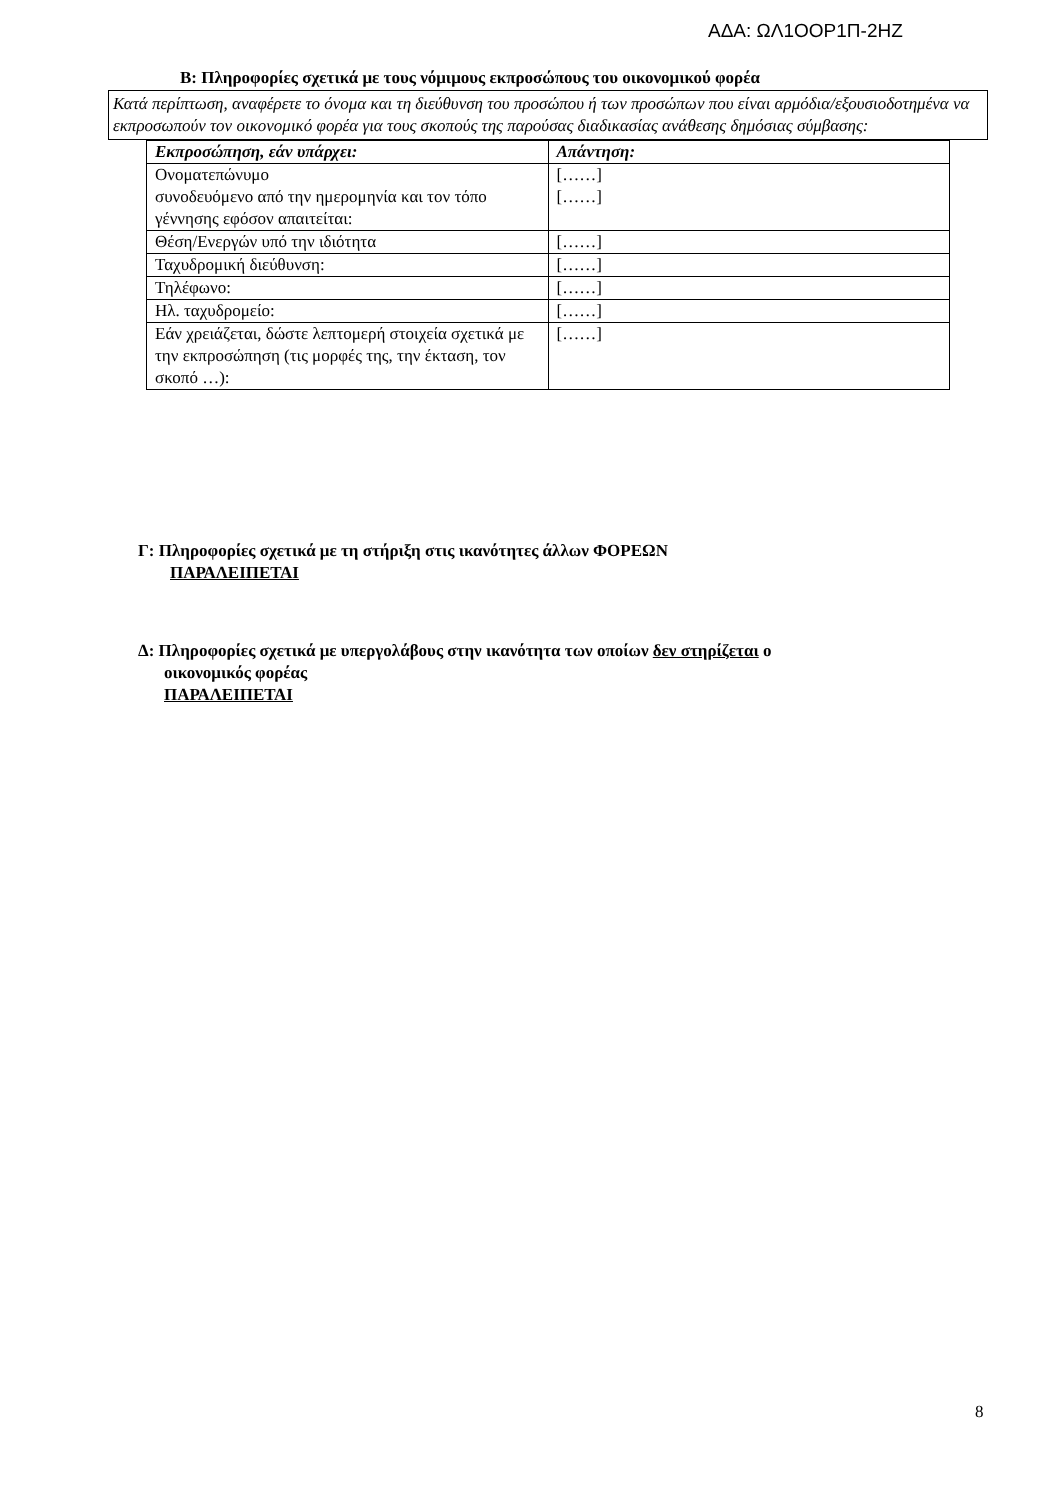ΑΔΑ: ΩΛ1ΟΟΡ1Π-2ΗΖ
Β: Πληροφορίες σχετικά με τους νόμιμους εκπροσώπους του οικονομικού φορέα
Κατά περίπτωση, αναφέρετε το όνομα και τη διεύθυνση του προσώπου ή των προσώπων που είναι αρμόδια/εξουσιοδοτημένα να εκπροσωπούν τον οικονομικό φορέα για τους σκοπούς της παρούσας διαδικασίας ανάθεσης δημόσιας σύμβασης:
| Εκπροσώπηση, εάν υπάρχει: | Απάντηση: |
| --- | --- |
| Ονοματεπώνυμο συνοδευόμενο από την ημερομηνία και τον τόπο γέννησης εφόσον απαιτείται: | [……] [……] |
| Θέση/Ενεργών υπό την ιδιότητα | [……] |
| Ταχυδρομική διεύθυνση: | [……] |
| Τηλέφωνο: | [……] |
| Ηλ. ταχυδρομείο: | [……] |
| Εάν χρειάζεται, δώστε λεπτομερή στοιχεία σχετικά με την εκπροσώπηση (τις μορφές της, την έκταση, τον σκοπό …): | [……] |
Γ: Πληροφορίες σχετικά με τη στήριξη στις ικανότητες άλλων ΦΟΡΕΩΝ
ΠΑΡΑΛΕΙΠΕΤΑΙ
Δ: Πληροφορίες σχετικά με υπεργολάβους στην ικανότητα των οποίων δεν στηρίζεται ο
οικονομικός φορέας
ΠΑΡΑΛΕΙΠΕΤΑΙ
8